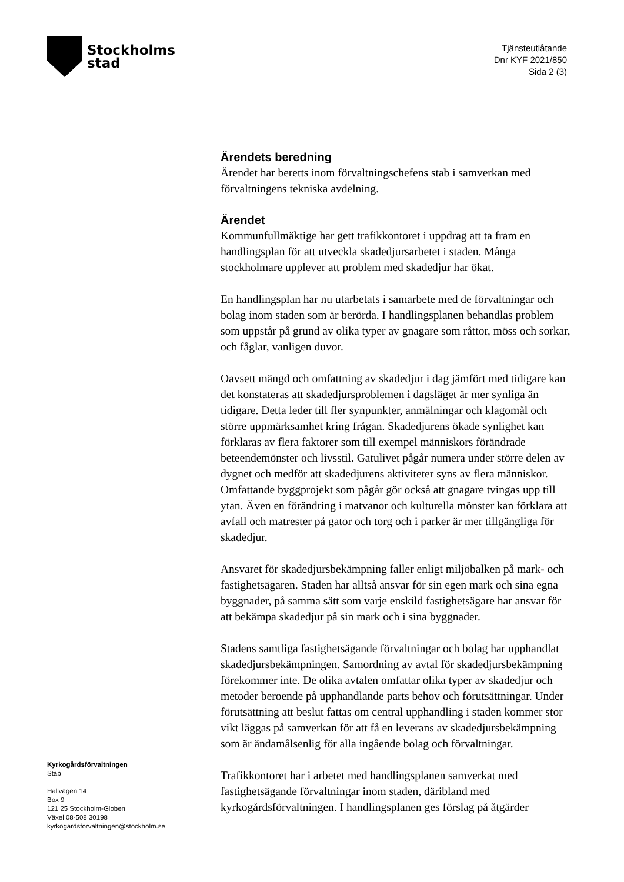Stockholms
stad
Tjänsteutlåtande
Dnr KYF 2021/850
Sida 2 (3)
Kyrkogårdsförvaltningen
Stab
Hallvägen 14
Box 9
121 25 Stockholm-Globen
Växel 08-508 30198
kyrkogardsforvaltningen@stockholm.se
Ärendets beredning
Ärendet har beretts inom förvaltningschefens stab i samverkan med förvaltningens tekniska avdelning.
Ärendet
Kommunfullmäktige har gett trafikkontoret i uppdrag att ta fram en handlingsplan för att utveckla skadedjursarbetet i staden. Många stockholmare upplever att problem med skadedjur har ökat.
En handlingsplan har nu utarbetats i samarbete med de förvaltningar och bolag inom staden som är berörda. I handlingsplanen behandlas problem som uppstår på grund av olika typer av gnagare som råttor, möss och sorkar, och fåglar, vanligen duvor.
Oavsett mängd och omfattning av skadedjur i dag jämfört med tidigare kan det konstateras att skadedjursproblemen i dagsläget är mer synliga än tidigare. Detta leder till fler synpunkter, anmälningar och klagomål och större uppmärksamhet kring frågan. Skadedjurens ökade synlighet kan förklaras av flera faktorer som till exempel människors förändrade beteendemönster och livsstil. Gatulivet pågår numera under större delen av dygnet och medför att skadedjurens aktiviteter syns av flera människor. Omfattande byggprojekt som pågår gör också att gnagare tvingas upp till ytan. Även en förändring i matvanor och kulturella mönster kan förklara att avfall och matrester på gator och torg och i parker är mer tillgängliga för skadedjur.
Ansvaret för skadedjursbekämpning faller enligt miljöbalken på mark- och fastighetsägaren. Staden har alltså ansvar för sin egen mark och sina egna byggnader, på samma sätt som varje enskild fastighetsägare har ansvar för att bekämpa skadedjur på sin mark och i sina byggnader.
Stadens samtliga fastighetsägande förvaltningar och bolag har upphandlat skadedjursbekämpningen. Samordning av avtal för skadedjursbekämpning förekommer inte. De olika avtalen omfattar olika typer av skadedjur och metoder beroende på upphandlande parts behov och förutsättningar. Under förutsättning att beslut fattas om central upphandling i staden kommer stor vikt läggas på samverkan för att få en leverans av skadedjursbekämpning som är ändamålsenlig för alla ingående bolag och förvaltningar.
Trafikkontoret har i arbetet med handlingsplanen samverkat med fastighetsägande förvaltningar inom staden, däribland med kyrkogårdsförvaltningen. I handlingsplanen ges förslag på åtgärder